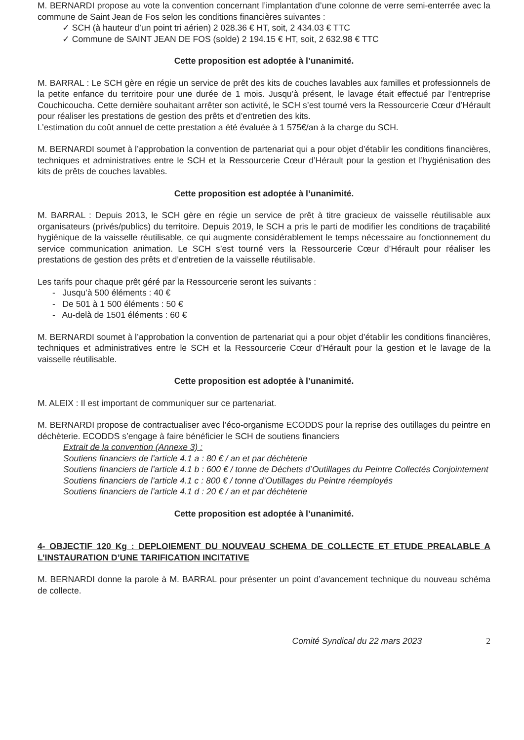M. BERNARDI propose au vote la convention concernant l’implantation d’une colonne de verre semi-enterrée avec la commune de Saint Jean de Fos selon les conditions financières suivantes :
✓ SCH (à hauteur d’un point tri aérien) 2 028.36 € HT, soit, 2 434.03 € TTC
✓ Commune de SAINT JEAN DE FOS (solde) 2 194.15 € HT, soit, 2 632.98 € TTC
Cette proposition est adoptée à l’unanimité.
M. BARRAL : Le SCH gère en régie un service de prêt des kits de couches lavables aux familles et professionnels de la petite enfance du territoire pour une durée de 1 mois. Jusqu’à présent, le lavage était effectué par l’entreprise Couchicoucha. Cette dernière souhaitant arrêter son activité, le SCH s’est tourné vers la Ressourcerie Cœur d’Hérault pour réaliser les prestations de gestion des prêts et d’entretien des kits.
L’estimation du coût annuel de cette prestation a été évaluée à 1 575€/an à la charge du SCH.
M. BERNARDI soumet à l’approbation la convention de partenariat qui a pour objet d’établir les conditions financières, techniques et administratives entre le SCH et la Ressourcerie Cœur d’Hérault pour la gestion et l’hygiénisation des kits de prêts de couches lavables.
Cette proposition est adoptée à l’unanimité.
M. BARRAL : Depuis 2013, le SCH gère en régie un service de prêt à titre gracieux de vaisselle réutilisable aux organisateurs (privés/publics) du territoire. Depuis 2019, le SCH a pris le parti de modifier les conditions de traçabilité hygiénique de la vaisselle réutilisable, ce qui augmente considérablement le temps nécessaire au fonctionnement du service communication animation. Le SCH s’est tourné vers la Ressourcerie Cœur d’Hérault pour réaliser les prestations de gestion des prêts et d’entretien de la vaisselle réutilisable.
Les tarifs pour chaque prêt géré par la Ressourcerie seront les suivants :
- Jusqu’à 500 éléments : 40 €
- De 501 à 1 500 éléments : 50 €
- Au-delà de 1501 éléments : 60 €
M. BERNARDI soumet à l’approbation la convention de partenariat qui a pour objet d’établir les conditions financières, techniques et administratives entre le SCH et la Ressourcerie Cœur d’Hérault pour la gestion et le lavage de la vaisselle réutilisable.
Cette proposition est adoptée à l’unanimité.
M. ALEIX : Il est important de communiquer sur ce partenariat.
M. BERNARDI propose de contractualiser avec l’éco-organisme ECODDS pour la reprise des outillages du peintre en déchèterie. ECODDS s’engage à faire bénéficier le SCH de soutiens financiers
Extrait de la convention (Annexe 3) :
Soutiens financiers de l’article 4.1 a : 80 € / an et par déchèterie
Soutiens financiers de l’article 4.1 b : 600 € / tonne de Déchets d’Outillages du Peintre Collectés Conjointement
Soutiens financiers de l’article 4.1 c : 800 € / tonne d’Outillages du Peintre réemployés
Soutiens financiers de l’article 4.1 d : 20 € / an et par déchèterie
Cette proposition est adoptée à l’unanimité.
4- OBJECTIF 120 Kg : DEPLOIEMENT DU NOUVEAU SCHEMA DE COLLECTE ET ETUDE PREALABLE A L’INSTAURATION D’UNE TARIFICATION INCITATIVE
M. BERNARDI donne la parole à M. BARRAL pour présenter un point d’avancement technique du nouveau schéma de collecte.
Comité Syndical du 22 mars 2023 2